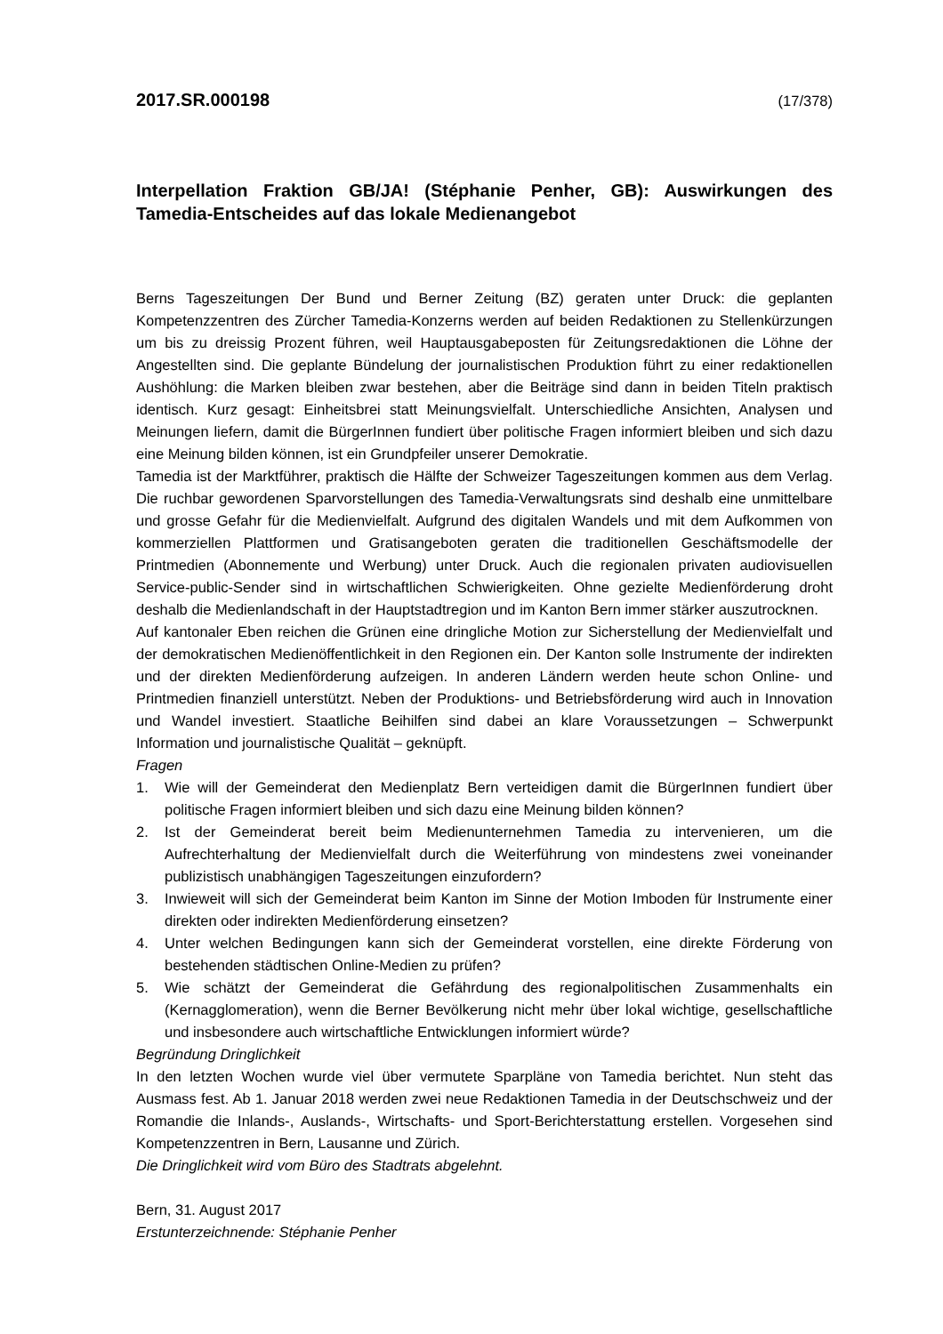2017.SR.000198 (17/378)
Interpellation Fraktion GB/JA! (Stéphanie Penher, GB): Auswirkungen des Tamedia-Entscheides auf das lokale Medienangebot
Berns Tageszeitungen Der Bund und Berner Zeitung (BZ) geraten unter Druck: die geplanten Kompetenzzentren des Zürcher Tamedia-Konzerns werden auf beiden Redaktionen zu Stellenkürzungen um bis zu dreissig Prozent führen, weil Hauptausgabeposten für Zeitungsredaktionen die Löhne der Angestellten sind. Die geplante Bündelung der journalistischen Produktion führt zu einer redaktionellen Aushöhlung: die Marken bleiben zwar bestehen, aber die Beiträge sind dann in beiden Titeln praktisch identisch. Kurz gesagt: Einheitsbrei statt Meinungsvielfalt. Unterschiedliche Ansichten, Analysen und Meinungen liefern, damit die BürgerInnen fundiert über politische Fragen informiert bleiben und sich dazu eine Meinung bilden können, ist ein Grundpfeiler unserer Demokratie.
Tamedia ist der Marktführer, praktisch die Hälfte der Schweizer Tageszeitungen kommen aus dem Verlag. Die ruchbar gewordenen Sparvorstellungen des Tamedia-Verwaltungsrats sind deshalb eine unmittelbare und grosse Gefahr für die Medienvielfalt. Aufgrund des digitalen Wandels und mit dem Aufkommen von kommerziellen Plattformen und Gratisangeboten geraten die traditionellen Geschäftsmodelle der Printmedien (Abonnemente und Werbung) unter Druck. Auch die regionalen privaten audiovisuellen Service-public-Sender sind in wirtschaftlichen Schwierigkeiten. Ohne gezielte Medienförderung droht deshalb die Medienlandschaft in der Hauptstadtregion und im Kanton Bern immer stärker auszutrocknen.
Auf kantonaler Eben reichen die Grünen eine dringliche Motion zur Sicherstellung der Medienvielfalt und der demokratischen Medienöffentlichkeit in den Regionen ein. Der Kanton solle Instrumente der indirekten und der direkten Medienförderung aufzeigen. In anderen Ländern werden heute schon Online- und Printmedien finanziell unterstützt. Neben der Produktions- und Betriebsförderung wird auch in Innovation und Wandel investiert. Staatliche Beihilfen sind dabei an klare Voraussetzungen – Schwerpunkt Information und journalistische Qualität – geknüpft.
Fragen
1. Wie will der Gemeinderat den Medienplatz Bern verteidigen damit die BürgerInnen fundiert über politische Fragen informiert bleiben und sich dazu eine Meinung bilden können?
2. Ist der Gemeinderat bereit beim Medienunternehmen Tamedia zu intervenieren, um die Aufrechterhaltung der Medienvielfalt durch die Weiterführung von mindestens zwei voneinander publizistisch unabhängigen Tageszeitungen einzufordern?
3. Inwieweit will sich der Gemeinderat beim Kanton im Sinne der Motion Imboden für Instrumente einer direkten oder indirekten Medienförderung einsetzen?
4. Unter welchen Bedingungen kann sich der Gemeinderat vorstellen, eine direkte Förderung von bestehenden städtischen Online-Medien zu prüfen?
5. Wie schätzt der Gemeinderat die Gefährdung des regionalpolitischen Zusammenhalts ein (Kernagglomeration), wenn die Berner Bevölkerung nicht mehr über lokal wichtige, gesellschaftliche und insbesondere auch wirtschaftliche Entwicklungen informiert würde?
Begründung Dringlichkeit
In den letzten Wochen wurde viel über vermutete Sparpläne von Tamedia berichtet. Nun steht das Ausmass fest. Ab 1. Januar 2018 werden zwei neue Redaktionen Tamedia in der Deutschschweiz und der Romandie die Inlands-, Auslands-, Wirtschafts- und Sport-Berichterstattung erstellen. Vorgesehen sind Kompetenzzentren in Bern, Lausanne und Zürich.
Die Dringlichkeit wird vom Büro des Stadtrats abgelehnt.
Bern, 31. August 2017
Erstunterzeichnende: Stéphanie Penher